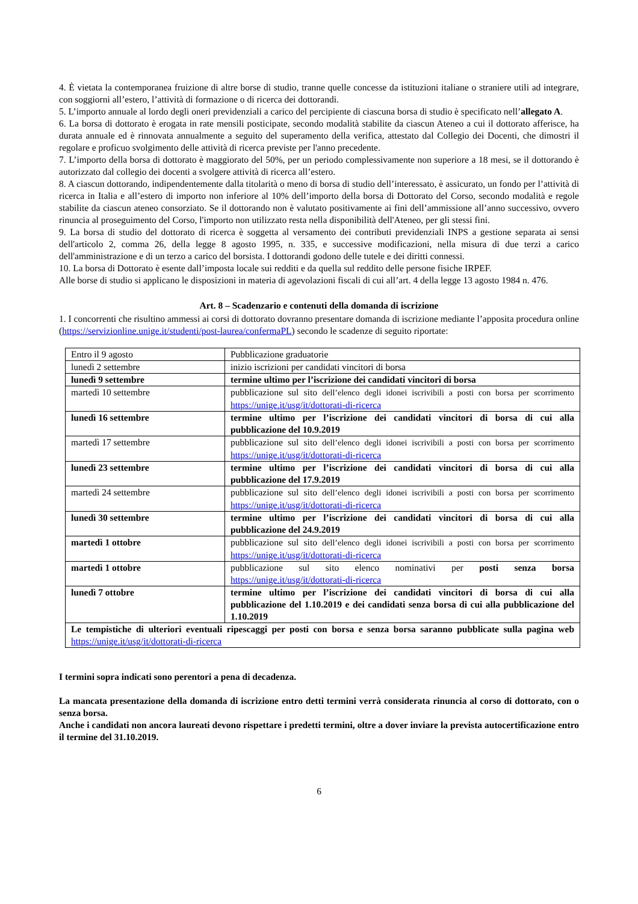4. È vietata la contemporanea fruizione di altre borse di studio, tranne quelle concesse da istituzioni italiane o straniere utili ad integrare, con soggiorni all’estero, l’attività di formazione o di ricerca dei dottorandi.
5. L’importo annuale al lordo degli oneri previdenziali a carico del percipiente di ciascuna borsa di studio è specificato nell’allegato A.
6. La borsa di dottorato è erogata in rate mensili posticipate, secondo modalità stabilite da ciascun Ateneo a cui il dottorato afferisce, ha durata annuale ed è rinnovata annualmente a seguito del superamento della verifica, attestato dal Collegio dei Docenti, che dimostri il regolare e proficuo svolgimento delle attività di ricerca previste per l'anno precedente.
7. L’importo della borsa di dottorato è maggiorato del 50%, per un periodo complessivamente non superiore a 18 mesi, se il dottorando è autorizzato dal collegio dei docenti a svolgere attività di ricerca all’estero.
8. A ciascun dottorando, indipendentemente dalla titolarità o meno di borsa di studio dell’interessato, è assicurato, un fondo per l’attività di ricerca in Italia e all’estero di importo non inferiore al 10% dell’importo della borsa di Dottorato del Corso, secondo modalità e regole stabilite da ciascun ateneo consorziato. Se il dottorando non è valutato positivamente ai fini dell’ammissione all’anno successivo, ovvero rinuncia al proseguimento del Corso, l'importo non utilizzato resta nella disponibilità dell'Ateneo, per gli stessi fini.
9. La borsa di studio del dottorato di ricerca è soggetta al versamento dei contributi previdenziali INPS a gestione separata ai sensi dell'articolo 2, comma 26, della legge 8 agosto 1995, n. 335, e successive modificazioni, nella misura di due terzi a carico dell'amministrazione e di un terzo a carico del borsista. I dottorandi godono delle tutele e dei diritti connessi.
10. La borsa di Dottorato è esente dall’imposta locale sui redditi e da quella sul reddito delle persone fisiche IRPEF.
Alle borse di studio si applicano le disposizioni in materia di agevolazioni fiscali di cui all’art. 4 della legge 13 agosto 1984 n. 476.
Art. 8 – Scadenzario e contenuti della domanda di iscrizione
1. I concorrenti che risultino ammessi ai corsi di dottorato dovranno presentare domanda di iscrizione mediante l’apposita procedura online (https://servizionline.unige.it/studenti/post-laurea/confermaPL) secondo le scadenze di seguito riportate:
| Entro il 9 agosto | Pubblicazione graduatorie |
| lunedì 2 settembre | inizio iscrizioni per candidati vincitori di borsa |
| lunedì 9 settembre | termine ultimo per l’iscrizione dei candidati vincitori di borsa |
| martedì 10 settembre | pubblicazione sul sito dell’elenco degli idonei iscrivibili a posti con borsa per scorrimento https://unige.it/usg/it/dottorati-di-ricerca |
| lunedì 16 settembre | termine ultimo per l’iscrizione dei candidati vincitori di borsa di cui alla pubblicazione del 10.9.2019 |
| martedì 17 settembre | pubblicazione sul sito dell’elenco degli idonei iscrivibili a posti con borsa per scorrimento https://unige.it/usg/it/dottorati-di-ricerca |
| lunedì 23 settembre | termine ultimo per l’iscrizione dei candidati vincitori di borsa di cui alla pubblicazione del 17.9.2019 |
| martedì 24 settembre | pubblicazione sul sito dell’elenco degli idonei iscrivibili a posti con borsa per scorrimento https://unige.it/usg/it/dottorati-di-ricerca |
| lunedì 30 settembre | termine ultimo per l’iscrizione dei candidati vincitori di borsa di cui alla pubblicazione del 24.9.2019 |
| martedì 1 ottobre | pubblicazione sul sito dell’elenco degli idonei iscrivibili a posti con borsa per scorrimento https://unige.it/usg/it/dottorati-di-ricerca |
| martedì 1 ottobre | pubblicazione sul sito elenco nominativi per posti senza borsa https://unige.it/usg/it/dottorati-di-ricerca |
| lunedì 7 ottobre | termine ultimo per l’iscrizione dei candidati vincitori di borsa di cui alla pubblicazione del 1.10.2019 e dei candidati senza borsa di cui alla pubblicazione del 1.10.2019 |
| Le tempistiche di ulteriori eventuali ripescaggi per posti con borsa e senza borsa saranno pubblicate sulla pagina web https://unige.it/usg/it/dottorati-di-ricerca | |
I termini sopra indicati sono perentori a pena di decadenza.
La mancata presentazione della domanda di iscrizione entro detti termini verrà considerata rinuncia al corso di dottorato, con o senza borsa.
Anche i candidati non ancora laureati devono rispettare i predetti termini, oltre a dover inviare la prevista autocertificazione entro il termine del 31.10.2019.
6